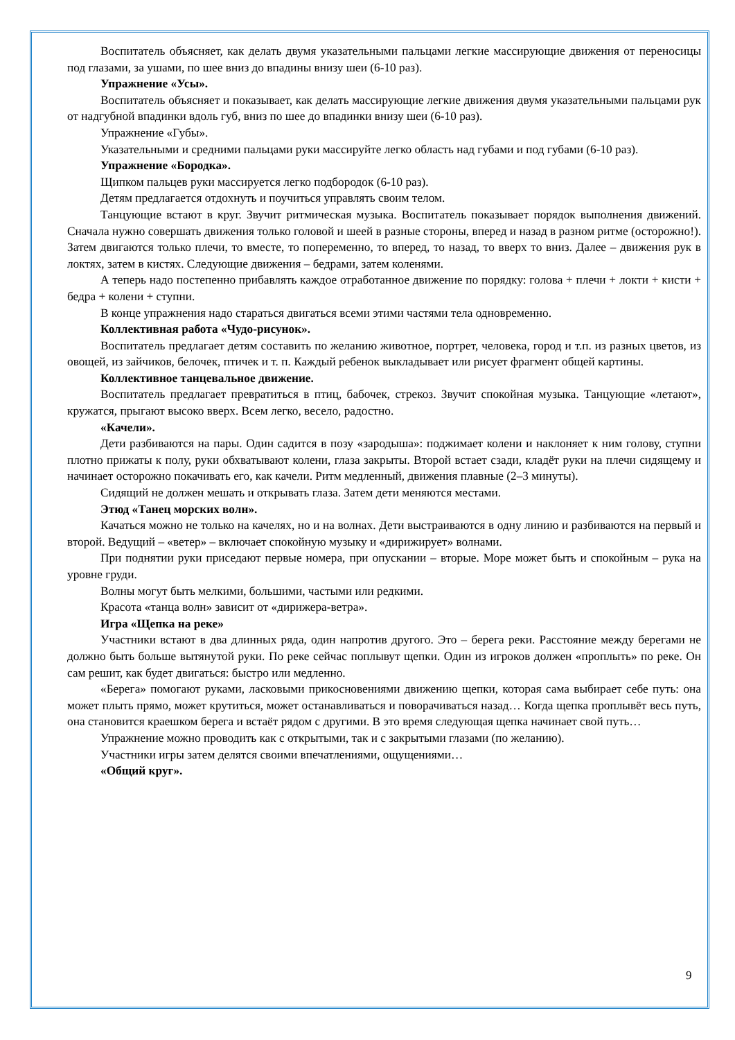Воспитатель объясняет, как делать двумя указательными пальцами легкие массирующие движения от переносицы под глазами, за ушами, по шее вниз до впадины внизу шеи (6-10 раз).
Упражнение «Усы».
Воспитатель объясняет и показывает, как делать массирующие легкие движения двумя указательными пальцами рук от надгубной впадинки вдоль губ, вниз по шее до впадинки внизу шеи (6-10 раз).
Упражнение «Губы».
Указательными и средними пальцами руки массируйте легко область над губами и под губами (6-10 раз).
Упражнение «Бородка».
Щипком пальцев руки массируется легко подбородок (6-10 раз).
Детям предлагается отдохнуть и поучиться управлять своим телом.
Танцующие встают в круг. Звучит ритмическая музыка. Воспитатель показывает порядок выполнения движений. Сначала нужно совершать движения только головой и шеей в разные стороны, вперед и назад в разном ритме (осторожно!). Затем двигаются только плечи, то вместе, то попеременно, то вперед, то назад, то вверх то вниз. Далее – движения рук в локтях, затем в кистях. Следующие движения – бедрами, затем коленями.
А теперь надо постепенно прибавлять каждое отработанное движение по порядку: голова + плечи + локти + кисти + бедра + колени + ступни.
В конце упражнения надо стараться двигаться всеми этими частями тела одновременно.
Коллективная работа «Чудо-рисунок».
Воспитатель предлагает детям составить по желанию животное, портрет, человека, город и т.п. из разных цветов, из овощей, из зайчиков, белочек, птичек и т. п. Каждый ребенок выкладывает или рисует фрагмент общей картины.
Коллективное танцевальное движение.
Воспитатель предлагает превратиться в птиц, бабочек, стрекоз. Звучит спокойная музыка. Танцующие «летают», кружатся, прыгают высоко вверх. Всем легко, весело, радостно.
«Качели».
Дети разбиваются на пары. Один садится в позу «зародыша»: поджимает колени и наклоняет к ним голову, ступни плотно прижаты к полу, руки обхватывают колени, глаза закрыты. Второй встает сзади, кладёт руки на плечи сидящему и начинает осторожно покачивать его, как качели. Ритм медленный, движения плавные (2–3 минуты).
Сидящий не должен мешать и открывать глаза. Затем дети меняются местами.
Этюд «Танец морских волн».
Качаться можно не только на качелях, но и на волнах. Дети выстраиваются в одну линию и разбиваются на первый и второй. Ведущий – «ветер» – включает спокойную музыку и «дирижирует» волнами.
При поднятии руки приседают первые номера, при опускании – вторые. Море может быть и спокойным – рука на уровне груди.
Волны могут быть мелкими, большими, частыми или редкими.
Красота «танца волн» зависит от «дирижера-ветра».
Игра «Щепка на реке»
Участники встают в два длинных ряда, один напротив другого. Это – берега реки. Расстояние между берегами не должно быть больше вытянутой руки. По реке сейчас поплывут щепки. Один из игроков должен «проплыть» по реке. Он сам решит, как будет двигаться: быстро или медленно.
«Берега» помогают руками, ласковыми прикосновениями движению щепки, которая сама выбирает себе путь: она может плыть прямо, может крутиться, может останавливаться и поворачиваться назад… Когда щепка проплывёт весь путь, она становится краешком берега и встаёт рядом с другими. В это время следующая щепка начинает свой путь…
Упражнение можно проводить как с открытыми, так и с закрытыми глазами (по желанию).
Участники игры затем делятся своими впечатлениями, ощущениями…
«Общий круг».
9